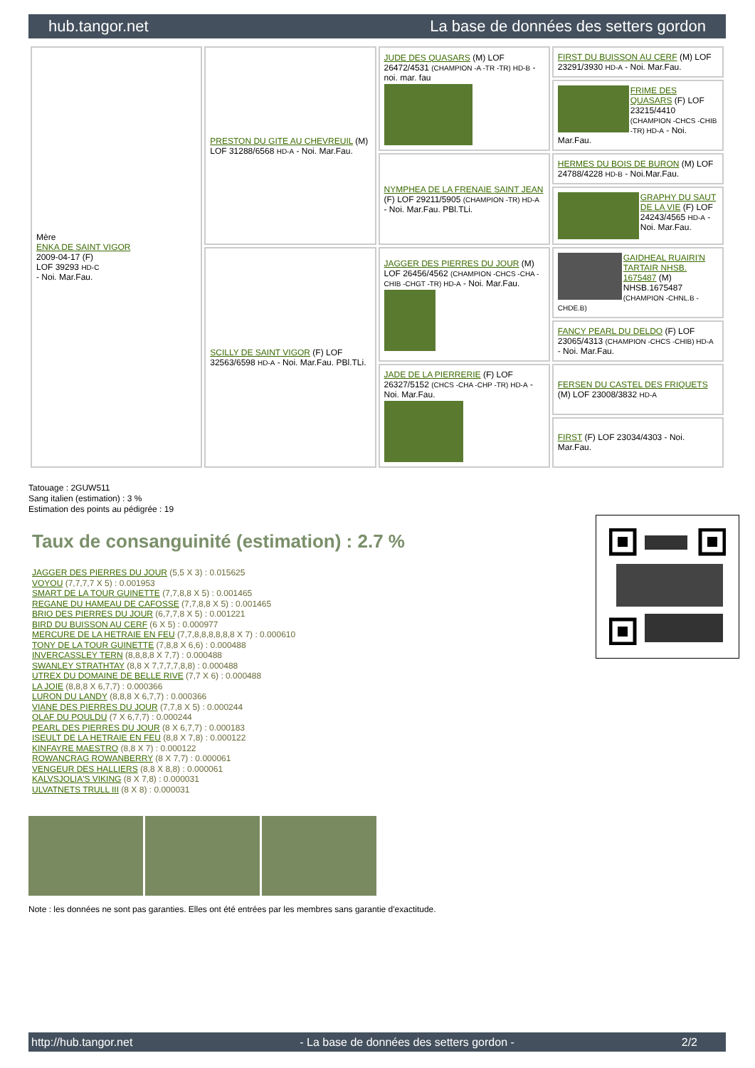hub.tangor.net La base de données des setters gordon
| Mère ENKA DE SAINT VIGOR 2009-04-17 (F) LOF 39293 HD-C - Noi. Mar.Fau. | PRESTON DU GITE AU CHEVREUIL (M) LOF 31288/6568 HD-A - Noi. Mar.Fau. | JUDE DES QUASARS (M) LOF 26472/4531 (CHAMPION -A -TR -TR) HD-B - noi. mar. fau | FIRST DU BUISSON AU CERF (M) LOF 23291/3930 HD-A - Noi. Mar.Fau. |
| | | | FRIME DES QUASARS (F) LOF 23215/4410 (CHAMPION -CHCS -CHIB -TR) HD-A - Noi. Mar.Fau. |
| | | NYMPHEA DE LA FRENAIE SAINT JEAN (F) LOF 29211/5905 (CHAMPION -TR) HD-A - Noi. Mar.Fau. PBl.TLi. | HERMES DU BOIS DE BURON (M) LOF 24788/4228 HD-B - Noi.Mar.Fau. |
| | | | GRAPHY DU SAUT DE LA VIE (F) LOF 24243/4565 HD-A - Noi. Mar.Fau. |
| | SCILLY DE SAINT VIGOR (F) LOF 32563/6598 HD-A - Noi. Mar.Fau. PBl.TLi. | JAGGER DES PIERRES DU JOUR (M) LOF 26456/4562 (CHAMPION -CHCS -CHA -CHIB -CHGT -TR) HD-A - Noi. Mar.Fau. | GAIDHEAL RUAIRI'N TARTAIR NHSB. 1675487 (M) NHSB.1675487 (CHAMPION -CHNL.B -CHDE.B) |
| | | | FANCY PEARL DU DELDO (F) LOF 23065/4313 (CHAMPION -CHCS -CHIB) HD-A - Noi. Mar.Fau. |
| | | JADE DE LA PIERRERIE (F) LOF 26327/5152 (CHCS -CHA -CHP -TR) HD-A - Noi. Mar.Fau. | FERSEN DU CASTEL DES FRIQUETS (M) LOF 23008/3832 HD-A |
| | | | FIRST (F) LOF 23034/4303 - Noi. Mar.Fau. |
Tatouage : 2GUW511
Sang italien (estimation) : 3 %
Estimation des points au pédigrée : 19
Taux de consanguinité (estimation) : 2.7 %
JAGGER DES PIERRES DU JOUR (5,5 X 3) : 0.015625
VOYOU (7,7,7,7 X 5) : 0.001953
SMART DE LA TOUR GUINETTE (7,7,8,8 X 5) : 0.001465
REGANE DU HAMEAU DE CAFOSSE (7,7,8,8 X 5) : 0.001465
BRIO DES PIERRES DU JOUR (6,7,7,8 X 5) : 0.001221
BIRD DU BUISSON AU CERF (6 X 5) : 0.000977
MERCURE DE LA HETRAIE EN FEU (7,7,8,8,8,8,8,8 X 7) : 0.000610
TONY DE LA TOUR GUINETTE (7,8,8 X 6,6) : 0.000488
INVERCASSLEY TERN (8,8,8,8 X 7,7) : 0.000488
SWANLEY STRATHTAY (8,8 X 7,7,7,7,8,8) : 0.000488
UTREX DU DOMAINE DE BELLE RIVE (7,7 X 6) : 0.000488
LA JOIE (8,8,8 X 6,7,7) : 0.000366
LURON DU LANDY (8,8,8 X 6,7,7) : 0.000366
VIANE DES PIERRES DU JOUR (7,7,8 X 5) : 0.000244
OLAF DU POULDU (7 X 6,7,7) : 0.000244
PEARL DES PIERRES DU JOUR (8 X 6,7,7) : 0.000183
ISEULT DE LA HETRAIE EN FEU (8,8 X 7,8) : 0.000122
KINFAYRE MAESTRO (8,8 X 7) : 0.000122
ROWANCRAG ROWANBERRY (8 X 7,7) : 0.000061
VENGEUR DES HALLIERS (8,8 X 8,8) : 0.000061
KALVSJOLIA'S VIKING (8 X 7,8) : 0.000031
ULVATNETS TRULL III (8 X 8) : 0.000031
Note : les données ne sont pas garanties. Elles ont été entrées par les membres sans garantie d'exactitude.
http://hub.tangor.net - La base de données des setters gordon - 2/2